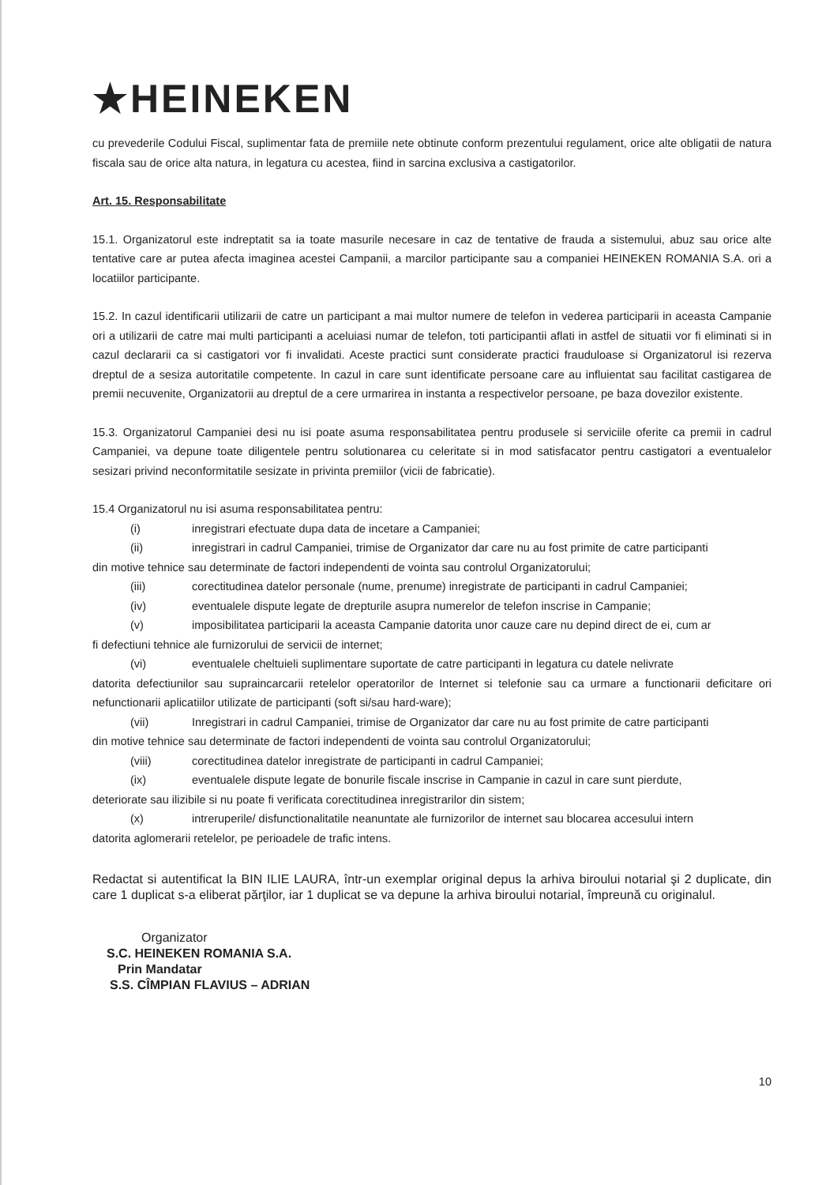★HEINEKEN
cu prevederile Codului Fiscal, suplimentar fata de premiile nete obtinute conform prezentului regulament, orice alte obligatii de natura fiscala sau de orice alta natura, in legatura cu acestea, fiind in sarcina exclusiva a castigatorilor.
Art. 15. Responsabilitate
15.1. Organizatorul este indreptatit sa ia toate masurile necesare in caz de tentative de frauda a sistemului, abuz sau orice alte tentative care ar putea afecta imaginea acestei Campanii, a marcilor participante sau a companiei HEINEKEN ROMANIA S.A. ori a locatiilor participante.
15.2. In cazul identificarii utilizarii de catre un participant a mai multor numere de telefon in vederea participarii in aceasta Campanie ori a utilizarii de catre mai multi participanti a aceluiasi numar de telefon, toti participantii aflati in astfel de situatii vor fi eliminati si in cazul declararii ca si castigatori vor fi invalidati. Aceste practici sunt considerate practici frauduloase si Organizatorul isi rezerva dreptul de a sesiza autoritatile competente. In cazul in care sunt identificate persoane care au influientat sau facilitat castigarea de premii necuvenite, Organizatorii au dreptul de a cere urmarirea in instanta a respectivelor persoane, pe baza dovezilor existente.
15.3. Organizatorul Campaniei desi nu isi poate asuma responsabilitatea pentru produsele si serviciile oferite ca premii in cadrul Campaniei, va depune toate diligentele pentru solutionarea cu celeritate si in mod satisfacator pentru castigatori a eventualelor sesizari privind neconformitatile sesizate in privinta premiilor (vicii de fabricatie).
15.4 Organizatorul nu isi asuma responsabilitatea pentru:
(i) inregistrari efectuate dupa data de incetare a Campaniei;
(ii) inregistrari in cadrul Campaniei, trimise de Organizator dar care nu au fost primite de catre participanti
din motive tehnice sau determinate de factori independenti de vointa sau controlul Organizatorului;
(iii) corectitudinea datelor personale (nume, prenume) inregistrate de participanti in cadrul Campaniei;
(iv) eventualele dispute legate de drepturile asupra numerelor de telefon inscrise in Campanie;
(v) imposibilitatea participarii la aceasta Campanie datorita unor cauze care nu depind direct de ei, cum ar
fi defectiuni tehnice ale furnizorului de servicii de internet;
(vi) eventualele cheltuieli suplimentare suportate de catre participanti in legatura cu datele nelivrate
datorita defectiunilor sau supraincarcarii retelelor operatorilor de Internet si telefonie sau ca urmare a functionarii deficitare ori nefunctionarii aplicatiilor utilizate de participanti (soft si/sau hard-ware);
(vii) Inregistrari in cadrul Campaniei, trimise de Organizator dar care nu au fost primite de catre participanti
din motive tehnice sau determinate de factori independenti de vointa sau controlul Organizatorului;
(viii) corectitudinea datelor inregistrate de participanti in cadrul Campaniei;
(ix) eventualele dispute legate de bonurile fiscale inscrise in Campanie in cazul in care sunt pierdute,
deteriorate sau ilizibile si nu poate fi verificata corectitudinea inregistrarilor din sistem;
(x) intreruperile/ disfunctionalitatile neanuntate ale furnizorilor de internet sau blocarea accesului intern
datorita aglomerarii retelelor, pe perioadele de trafic intens.
Redactat si autentificat la BIN ILIE LAURA, într-un exemplar original depus la arhiva biroului notarial şi 2 duplicate, din care 1 duplicat s-a eliberat părţilor, iar 1 duplicat se va depune la arhiva biroului notarial, împreună cu originalul.
Organizator
S.C. HEINEKEN ROMANIA S.A.
Prin Mandatar
S.S. CÎMPIAN FLAVIUS – ADRIAN
10